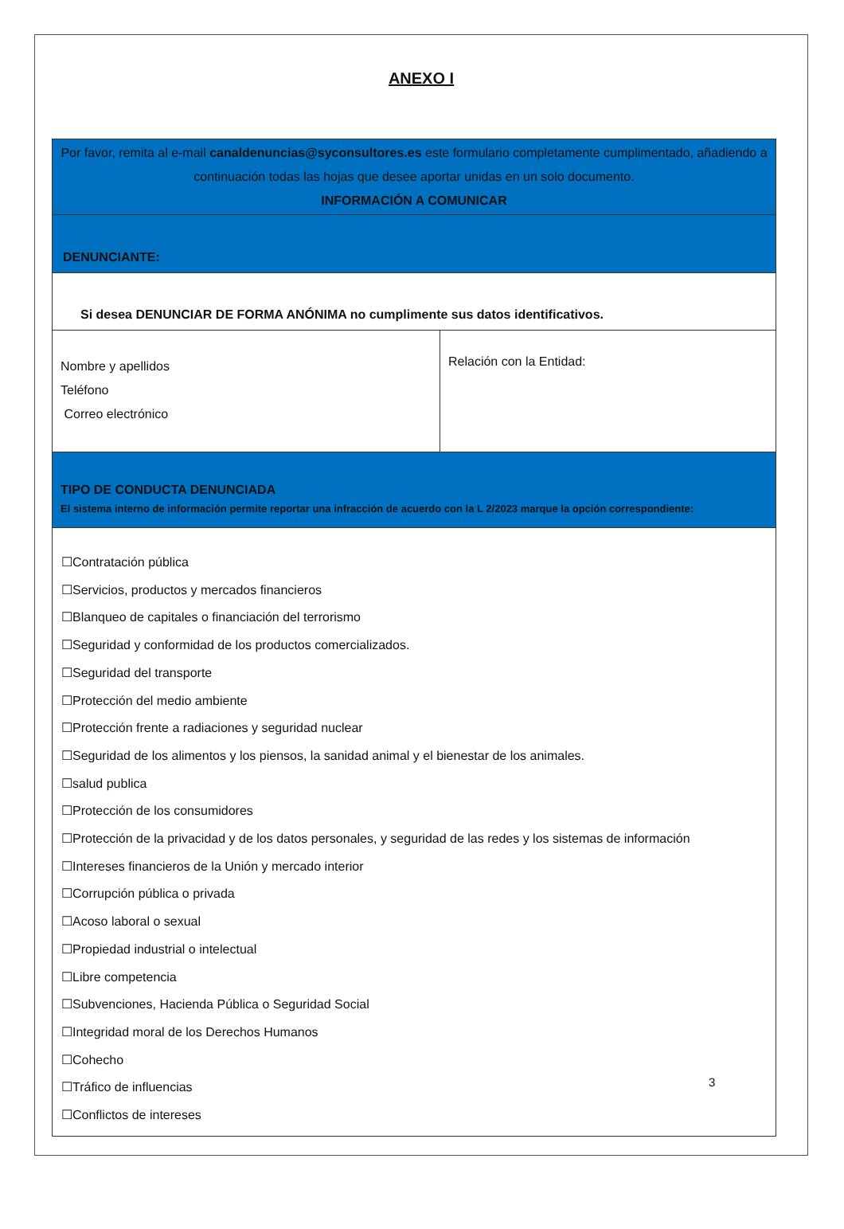ANEXO I
| Por favor, remita al e-mail canaldenuncias@syconsultores.es este formulario completamente cumplimentado, añadiendo a continuación todas las hojas que desee aportar unidas en un solo documento. INFORMACIÓN A COMUNICAR | |
| DENUNCIANTE: | |
| Si desea DENUNCIAR DE FORMA ANÓNIMA no cumplimente sus datos identificativos. | |
| Nombre y apellidos Teléfono Correo electrónico | Relación con la Entidad: |
| TIPO DE CONDUCTA DENUNCIADA El sistema interno de información permite reportar una infracción de acuerdo con la L 2/2023 marque la opción correspondiente: | |
| ☐Contratación pública ☐Servicios, productos y mercados financieros ☐Blanqueo de capitales o financiación del terrorismo ☐Seguridad y conformidad de los productos comercializados. ☐Seguridad del transporte ☐Protección del medio ambiente ☐Protección frente a radiaciones y seguridad nuclear ☐Seguridad de los alimentos y los piensos, la sanidad animal y el bienestar de los animales. ☐salud publica ☐Protección de los consumidores ☐Protección de la privacidad y de los datos personales, y seguridad de las redes y los sistemas de información ☐Intereses financieros de la Unión y mercado interior ☐Corrupción pública o privada ☐Acoso laboral o sexual ☐Propiedad industrial o intelectual ☐Libre competencia ☐Subvenciones, Hacienda Pública o Seguridad Social ☐Integridad moral de los Derechos Humanos ☐Cohecho ☐Tráfico de influencias ☐Conflictos de intereses | |
3